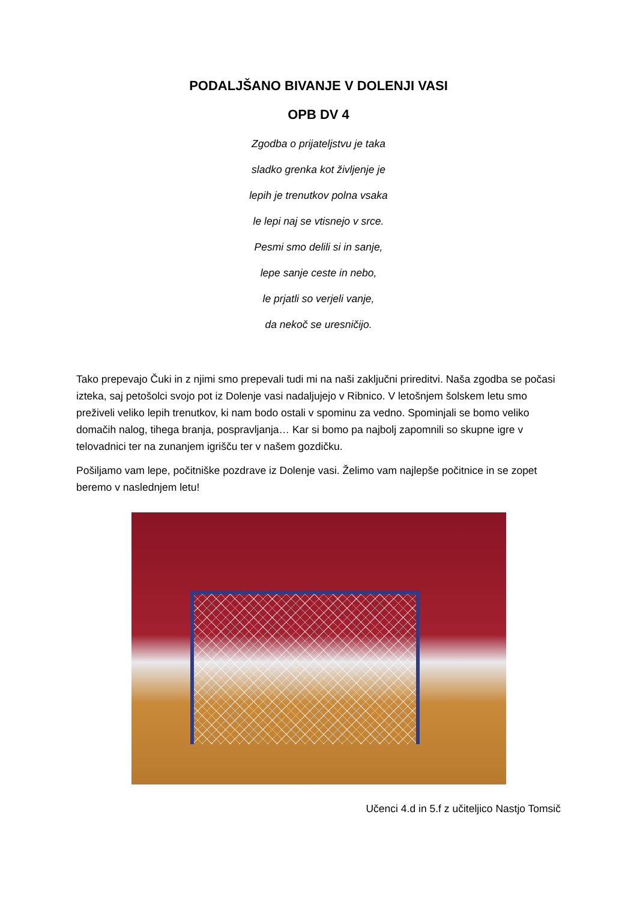PODALJŠANO BIVANJE V DOLENJI VASI
OPB DV 4
Zgodba o prijateljstvu je taka
sladko grenka kot življenje je
lepih je trenutkov polna vsaka
le lepi naj se vtisnejo v srce.
Pesmi smo delili si in sanje,
lepe sanje ceste in nebo,
le prjatli so verjeli vanje,
da nekoč se uresničijo.
Tako prepevajo Čuki in z njimi smo prepevali tudi mi na naši zaključni prireditvi. Naša zgodba se počasi izteka, saj petošolci svojo pot iz Dolenje vasi nadaljujejo v Ribnico. V letošnjem šolskem letu smo preživeli veliko lepih trenutkov, ki nam bodo ostali v spominu za vedno. Spominjali se bomo veliko domačih nalog, tihega branja, pospravljanja… Kar si bomo pa najbolj zapomnili so skupne igre v telovadnici ter na zunanjem igrišču ter v našem gozdičku.
Pošiljamo vam lepe, počitniške pozdrave iz Dolenje vasi. Želimo vam najlepše počitnice in se zopet beremo v naslednjem letu!
Učenci 4.d in 5.f z učiteljico Nastjo Tomsič